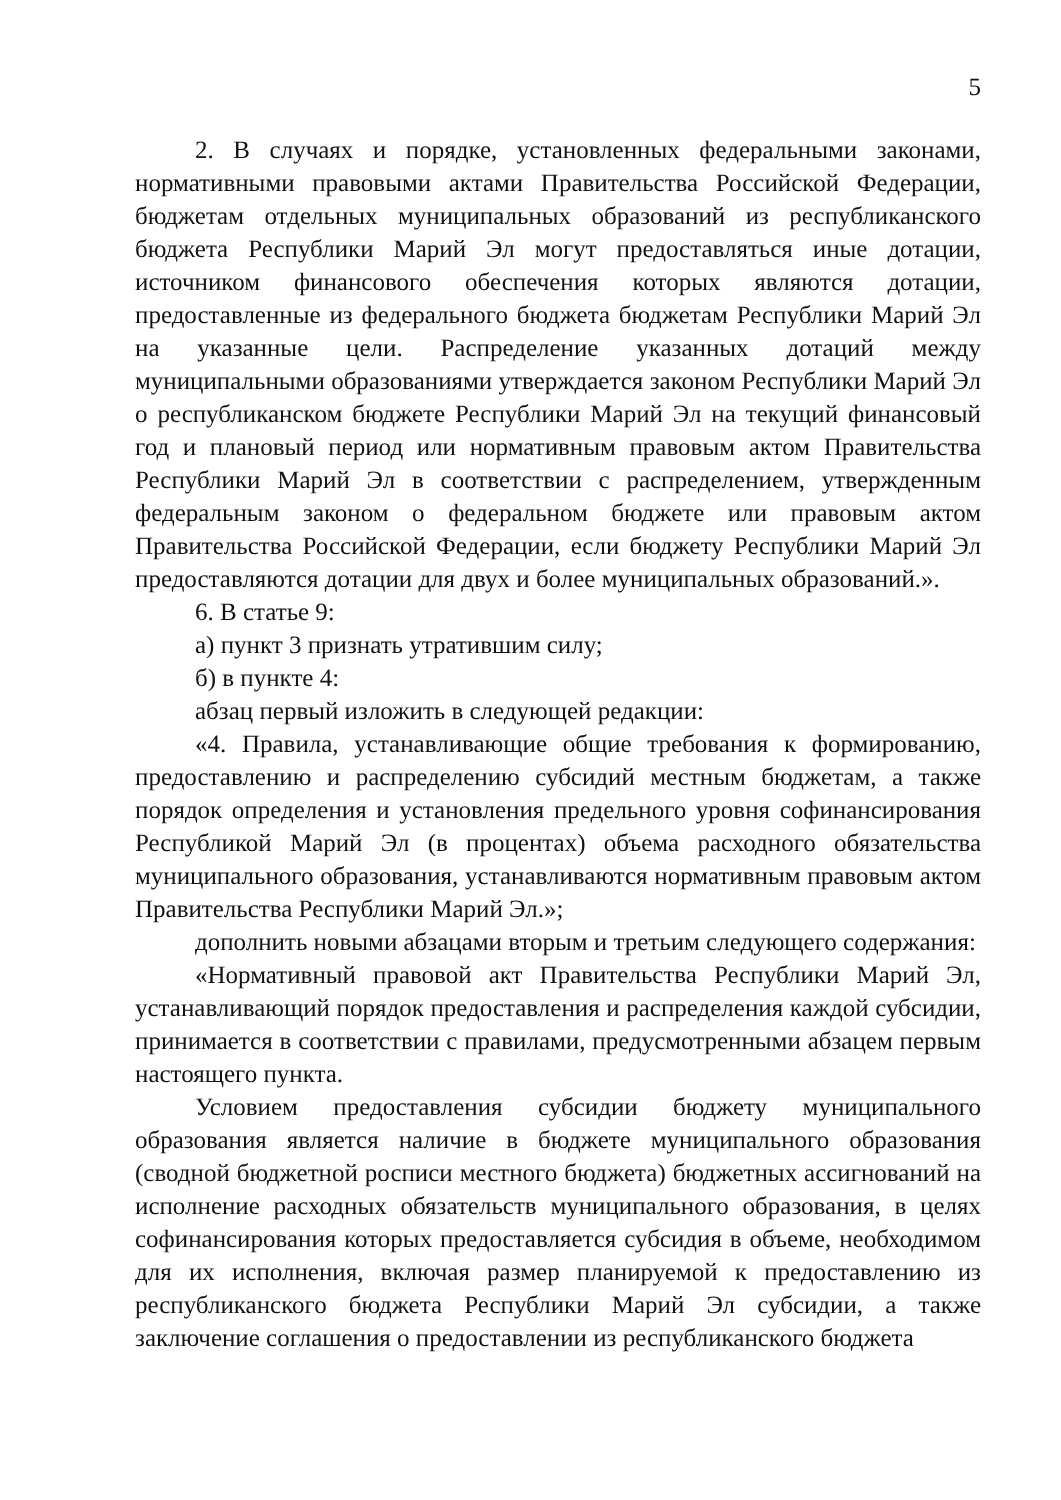5
2. В случаях и порядке, установленных федеральными законами, нормативными правовыми актами Правительства Российской Федерации, бюджетам отдельных муниципальных образований из республиканского бюджета Республики Марий Эл могут предоставляться иные дотации, источником финансового обеспечения которых являются дотации, предоставленные из федерального бюджета бюджетам Республики Марий Эл на указанные цели. Распределение указанных дотаций между муниципальными образованиями утверждается законом Республики Марий Эл о республиканском бюджете Республики Марий Эл на текущий финансовый год и плановый период или нормативным правовым актом Правительства Республики Марий Эл в соответствии с распределением, утвержденным федеральным законом о федеральном бюджете или правовым актом Правительства Российской Федерации, если бюджету Республики Марий Эл предоставляются дотации для двух и более муниципальных образований.».
6. В статье 9:
а) пункт 3 признать утратившим силу;
б) в пункте 4:
абзац первый изложить в следующей редакции:
«4. Правила, устанавливающие общие требования к формированию, предоставлению и распределению субсидий местным бюджетам, а также порядок определения и установления предельного уровня софинансирования Республикой Марий Эл (в процентах) объема расходного обязательства муниципального образования, устанавливаются нормативным правовым актом Правительства Республики Марий Эл.»;
дополнить новыми абзацами вторым и третьим следующего содержания:
«Нормативный правовой акт Правительства Республики Марий Эл, устанавливающий порядок предоставления и распределения каждой субсидии, принимается в соответствии с правилами, предусмотренными абзацем первым настоящего пункта.
Условием предоставления субсидии бюджету муниципального образования является наличие в бюджете муниципального образования (сводной бюджетной росписи местного бюджета) бюджетных ассигнований на исполнение расходных обязательств муниципального образования, в целях софинансирования которых предоставляется субсидия в объеме, необходимом для их исполнения, включая размер планируемой к предоставлению из республиканского бюджета Республики Марий Эл субсидии, а также заключение соглашения о предоставлении из республиканского бюджета